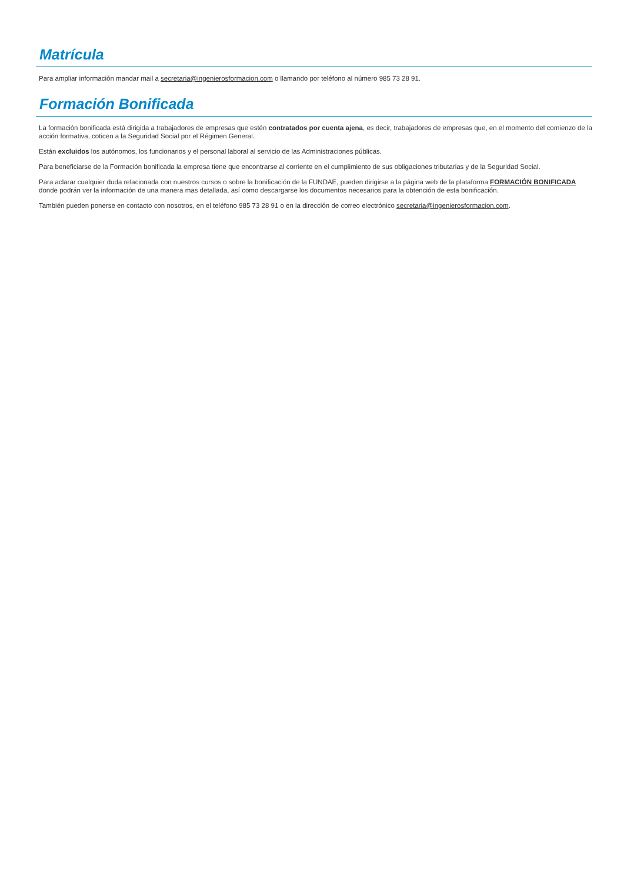Matrícula
Para ampliar información mandar mail a secretaria@ingenierosformacion.com o llamando por teléfono al número 985 73 28 91.
Formación Bonificada
La formación bonificada está dirigida a trabajadores de empresas que estén contratados por cuenta ajena, es decir, trabajadores de empresas que, en el momento del comienzo de la acción formativa, coticen a la Seguridad Social por el Régimen General.
Están excluidos los autónomos, los funcionarios y el personal laboral al servicio de las Administraciones públicas.
Para beneficiarse de la Formación bonificada la empresa tiene que encontrarse al corriente en el cumplimiento de sus obligaciones tributarias y de la Seguridad Social.
Para aclarar cualquier duda relacionada con nuestros cursos o sobre la bonificación de la FUNDAE, pueden dirigirse a la página web de la plataforma FORMACIÓN BONIFICADA donde podrán ver la información de una manera mas detallada, así como descargarse los documentos necesarios para la obtención de esta bonificación.
También pueden ponerse en contacto con nosotros, en el teléfono 985 73 28 91 o en la dirección de correo electrónico secretaria@ingenierosformacion.com.